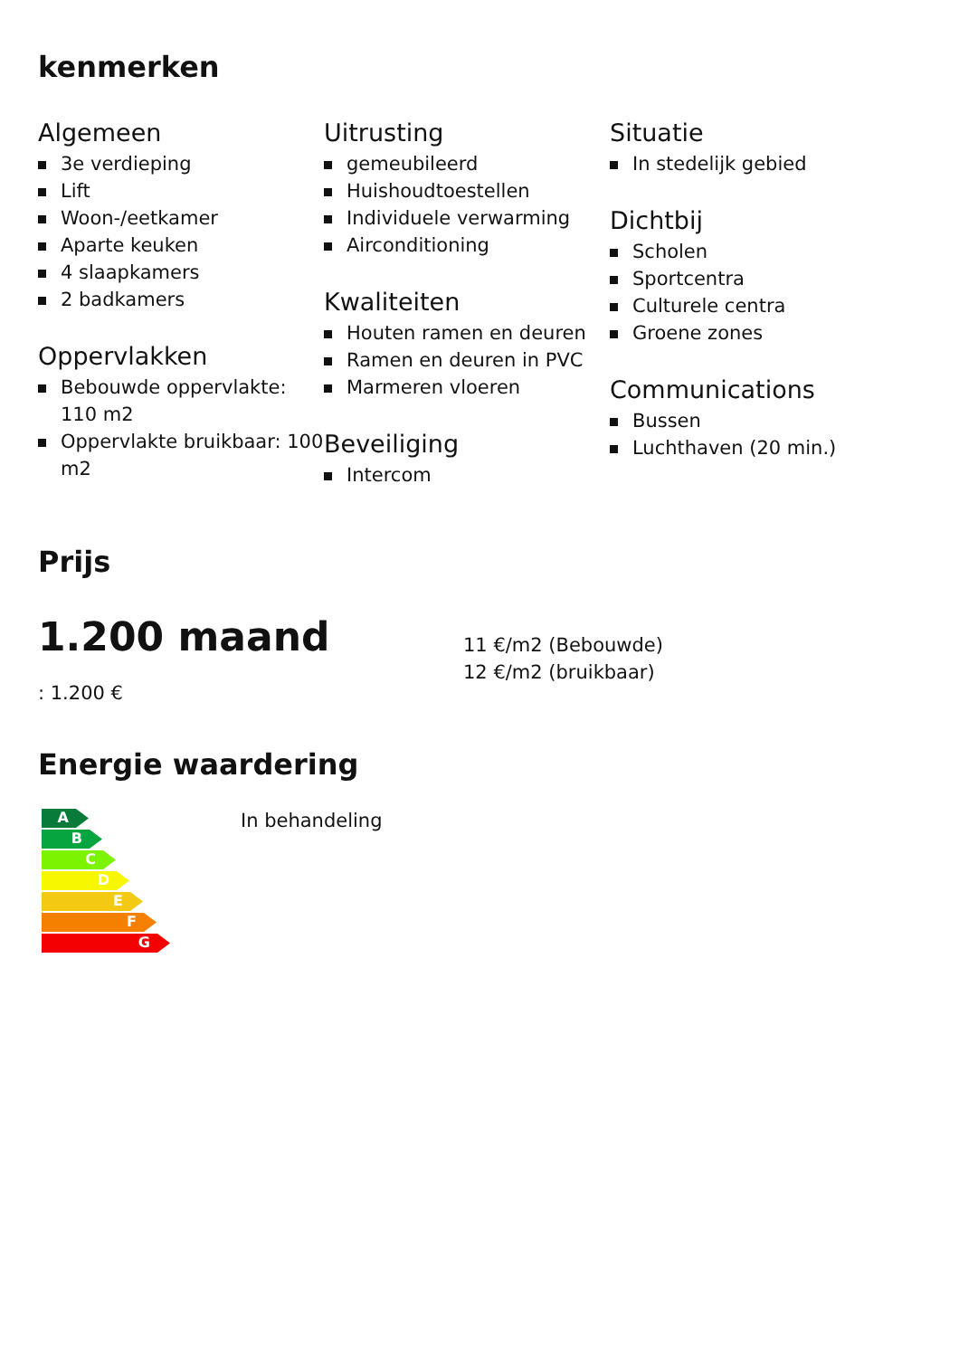kenmerken
Algemeen
3e verdieping
Lift
Woon-/eetkamer
Aparte keuken
4 slaapkamers
2 badkamers
Oppervlakken
Bebouwde oppervlakte: 110 m2
Oppervlakte bruikbaar: 100 m2
Uitrusting
gemeubileerd
Huishoudtoestellen
Individuele verwarming
Airconditioning
Kwaliteiten
Houten ramen en deuren
Ramen en deuren in PVC
Marmeren vloeren
Beveiliging
Intercom
Situatie
In stedelijk gebied
Dichtbij
Scholen
Sportcentra
Culturele centra
Groene zones
Communications
Bussen
Luchthaven (20 min.)
Prijs
1.200 maand
: 1.200 €
11 €/m2 (Bebouwde)
12 €/m2 (bruikbaar)
Energie waardering
A
B
C
D
E
F
G
In behandeling